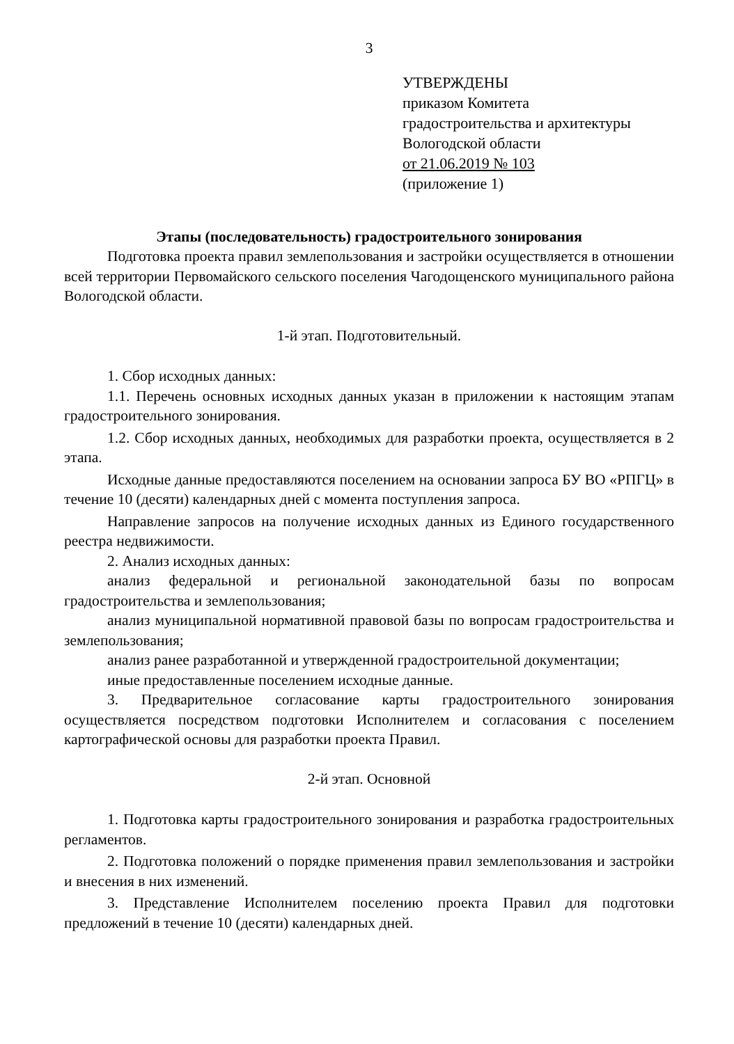3
УТВЕРЖДЕНЫ
приказом Комитета
градостроительства и архитектуры
Вологодской области
от 21.06.2019 № 103
(приложение 1)
Этапы (последовательность) градостроительного зонирования
Подготовка проекта правил землепользования и застройки осуществляется в отношении всей территории Первомайского сельского поселения Чагодощенского муниципального района Вологодской области.
1-й этап. Подготовительный.
1. Сбор исходных данных:
1.1. Перечень основных исходных данных указан в приложении к настоящим этапам градостроительного зонирования.
1.2. Сбор исходных данных, необходимых для разработки проекта, осуществляется в 2 этапа.
Исходные данные предоставляются поселением на основании запроса БУ ВО «РПГЦ» в течение 10 (десяти) календарных дней с момента поступления запроса.
Направление запросов на получение исходных данных из Единого государственного реестра недвижимости.
2. Анализ исходных данных:
анализ федеральной и региональной законодательной базы по вопросам градостроительства и землепользования;
анализ муниципальной нормативной правовой базы по вопросам градостроительства и землепользования;
анализ ранее разработанной и утвержденной градостроительной документации;
иные предоставленные поселением исходные данные.
3. Предварительное согласование карты градостроительного зонирования осуществляется посредством подготовки Исполнителем и согласования с поселением картографической основы для разработки проекта Правил.
2-й этап. Основной
1. Подготовка карты градостроительного зонирования и разработка градостроительных регламентов.
2. Подготовка положений о порядке применения правил землепользования и застройки и внесения в них изменений.
3. Представление Исполнителем поселению проекта Правил для подготовки предложений в течение 10 (десяти) календарных дней.